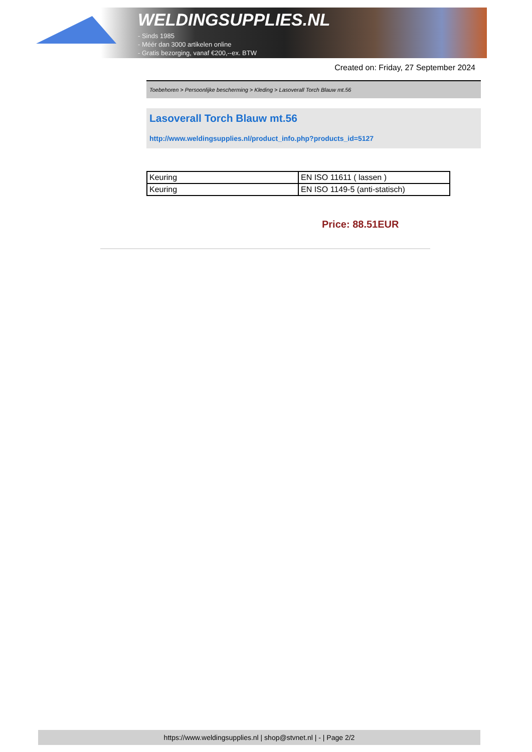WELDINGSUPPLIES.NL
- Sinds 1985
- Méér dan 3000 artikelen online
- Gratis bezorging, vanaf €200,--ex. BTW
Created on: Friday, 27 September 2024
Toebehoren > Persoonlijke bescherming > Kleding > Lasoverall Torch Blauw mt.56
Lasoverall Torch Blauw mt.56
http://www.weldingsupplies.nl/product_info.php?products_id=5127
| Keuring | EN ISO 11611 ( lassen ) |
| Keuring | EN ISO 1149-5 (anti-statisch) |
Price: 88.51EUR
https://www.weldingsupplies.nl | shop@stvnet.nl | - | Page 2/2